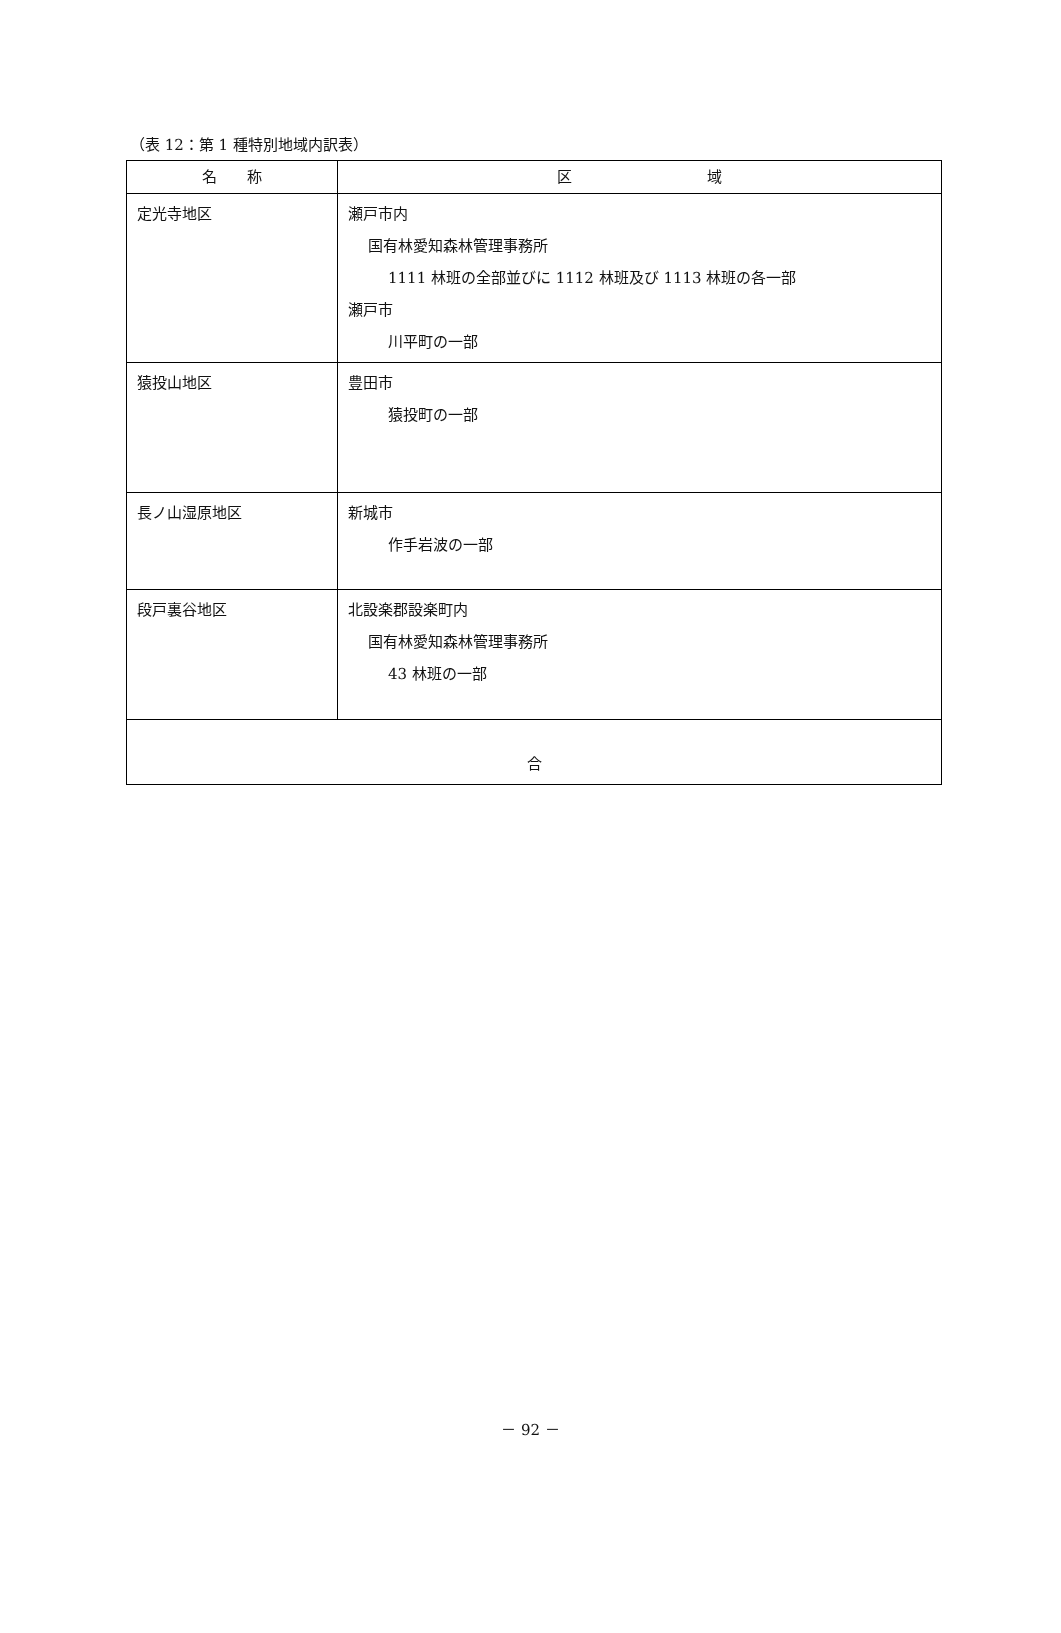（表 12：第 1 種特別地域内訳表）
| 名 称 | 区 域 |
| --- | --- |
| 定光寺地区 | 瀬戸市内 国有林愛知森林管理事務所 1111 林班の全部並びに 1112 林班及び 1113 林班の各一部 瀬戸市 川平町の一部 |
| 猿投山地区 | 豊田市 猿投町の一部 |
| 長ノ山湿原地区 | 新城市 作手岩波の一部 |
| 段戸裏谷地区 | 北設楽郡設楽町内 国有林愛知森林管理事務所 43 林班の一部 |
| 合 | |
－ 92 －